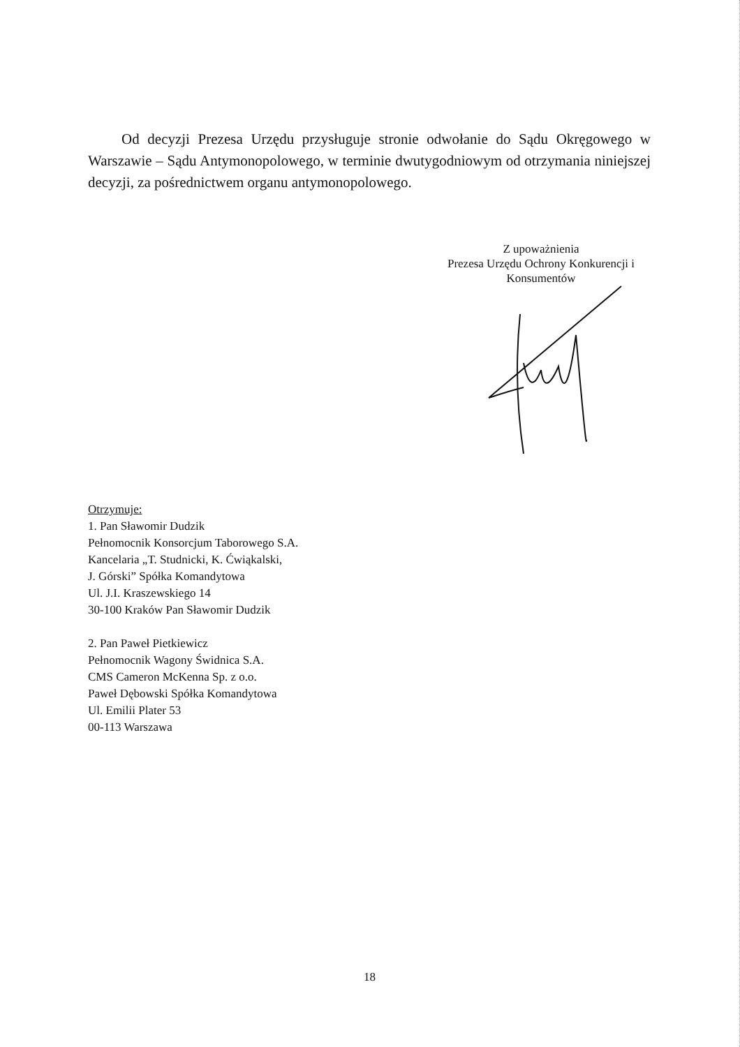Od decyzji Prezesa Urzędu przysługuje stronie odwołanie do Sądu Okręgowego w Warszawie – Sądu Antymonopolowego, w terminie dwutygodniowym od otrzymania niniejszej decyzji, za pośrednictwem organu antymonopolowego.
Z upoważnienia
Prezesa Urzędu Ochrony Konkurencji i
Konsumentów
Otrzymuje:
1. Pan Sławomir Dudzik
Pełnomocnik Konsorcjum Taborowego S.A.
Kancelaria „T. Studnicki, K. Ćwiąkalski,
J. Górski” Spółka Komandytowa
Ul. J.I. Kraszewskiego 14
30-100 Kraków Pan Sławomir Dudzik
2. Pan Paweł Pietkiewicz
Pełnomocnik Wagony Świdnica S.A.
CMS Cameron McKenna Sp. z o.o.
Paweł Dębowski Spółka Komandytowa
Ul. Emilii Plater 53
00-113 Warszawa
18